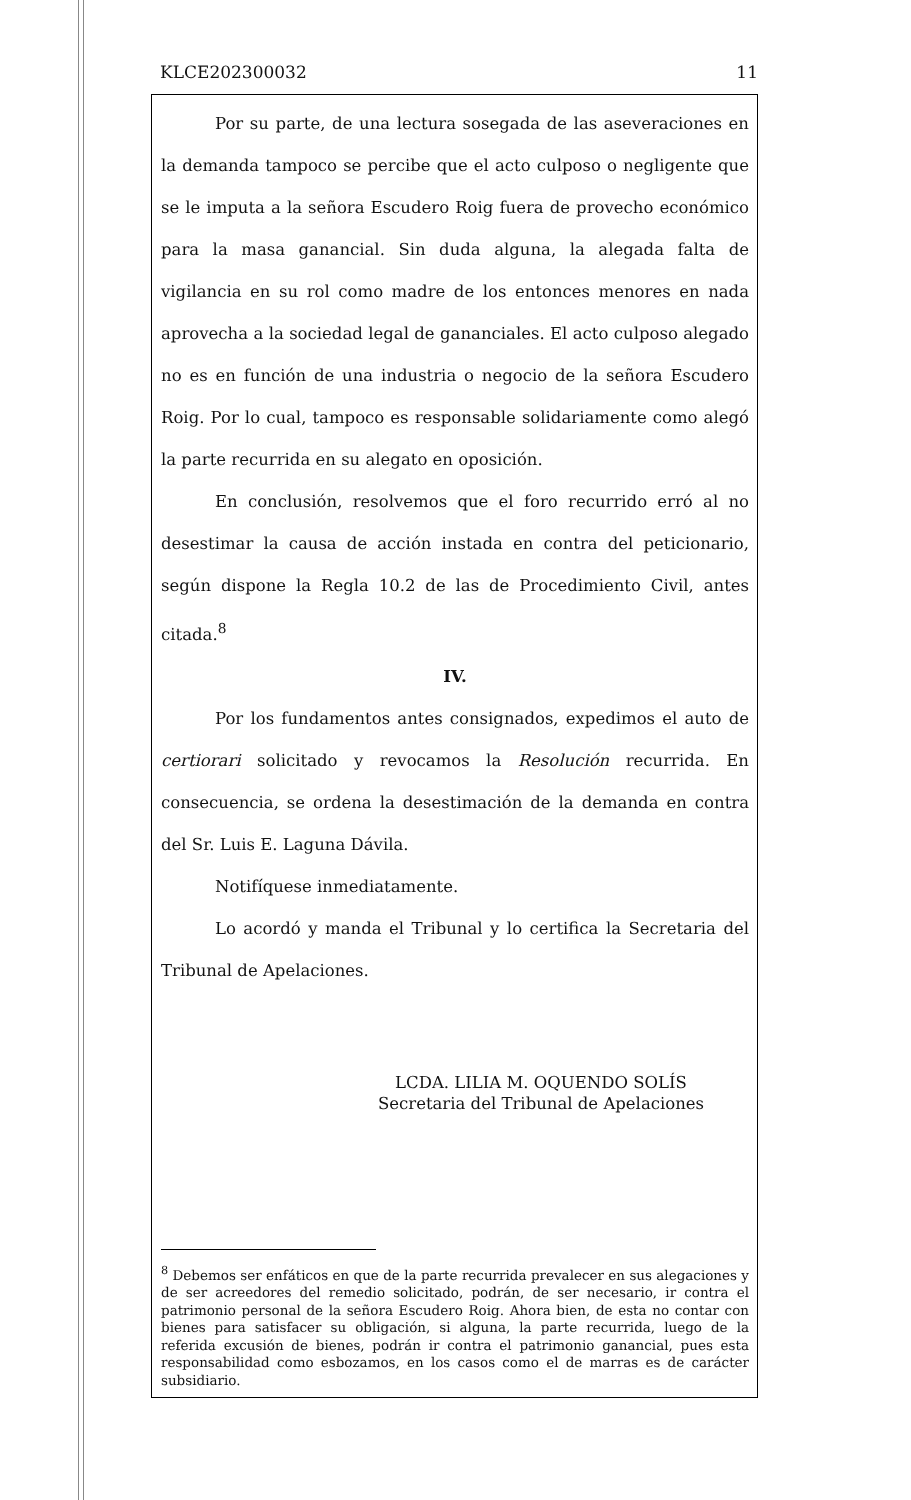KLCE202300032 11
Por su parte, de una lectura sosegada de las aseveraciones en la demanda tampoco se percibe que el acto culposo o negligente que se le imputa a la señora Escudero Roig fuera de provecho económico para la masa ganancial. Sin duda alguna, la alegada falta de vigilancia en su rol como madre de los entonces menores en nada aprovecha a la sociedad legal de gananciales. El acto culposo alegado no es en función de una industria o negocio de la señora Escudero Roig. Por lo cual, tampoco es responsable solidariamente como alegó la parte recurrida en su alegato en oposición.
En conclusión, resolvemos que el foro recurrido erró al no desestimar la causa de acción instada en contra del peticionario, según dispone la Regla 10.2 de las de Procedimiento Civil, antes citada.<sup>8</sup>
IV.
Por los fundamentos antes consignados, expedimos el auto de certiorari solicitado y revocamos la Resolución recurrida. En consecuencia, se ordena la desestimación de la demanda en contra del Sr. Luis E. Laguna Dávila.
Notifíquese inmediatamente.
Lo acordó y manda el Tribunal y lo certifica la Secretaria del Tribunal de Apelaciones.
LCDA. LILIA M. OQUENDO SOLÍS
Secretaria del Tribunal de Apelaciones
<sup>8</sup> Debemos ser enfáticos en que de la parte recurrida prevalecer en sus alegaciones y de ser acreedores del remedio solicitado, podrán, de ser necesario, ir contra el patrimonio personal de la señora Escudero Roig. Ahora bien, de esta no contar con bienes para satisfacer su obligación, si alguna, la parte recurrida, luego de la referida excusión de bienes, podrán ir contra el patrimonio ganancial, pues esta responsabilidad como esbozamos, en los casos como el de marras es de carácter subsidiario.